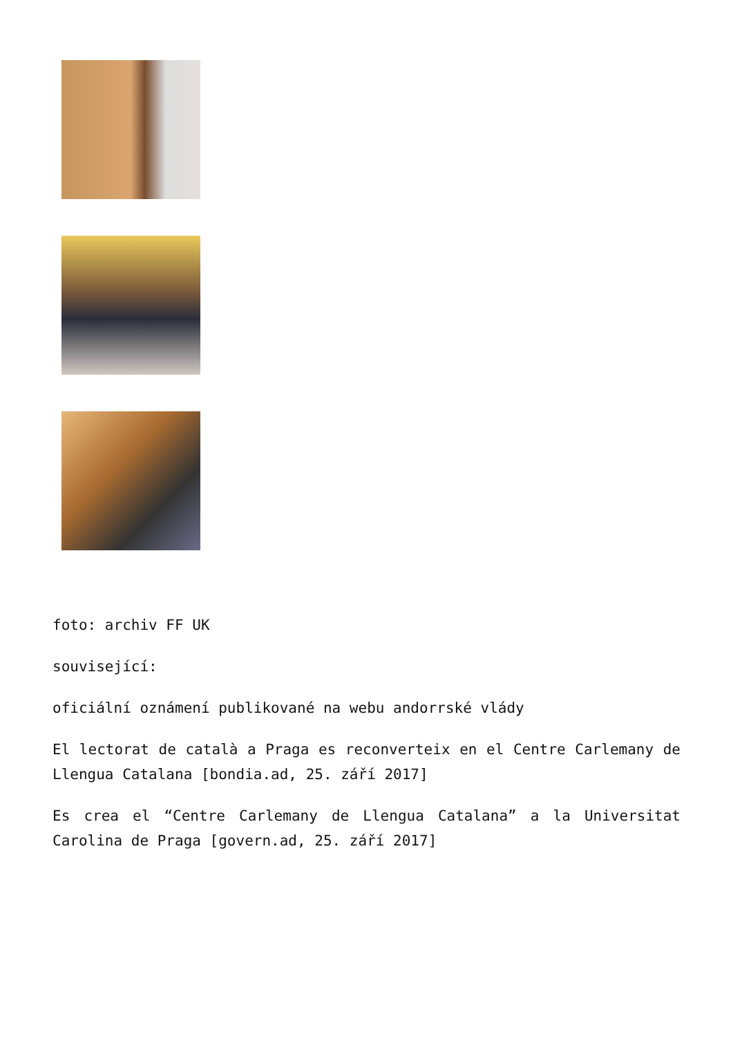foto: archiv FF UK
související:
oficiální oznámení publikované na webu andorrské vlády
El lectorat de català a Praga es reconverteix en el Centre Carlemany de Llengua Catalana [bondia.ad, 25. září 2017]
Es crea el “Centre Carlemany de Llengua Catalana” a la Universitat Carolina de Praga [govern.ad, 25. září 2017]